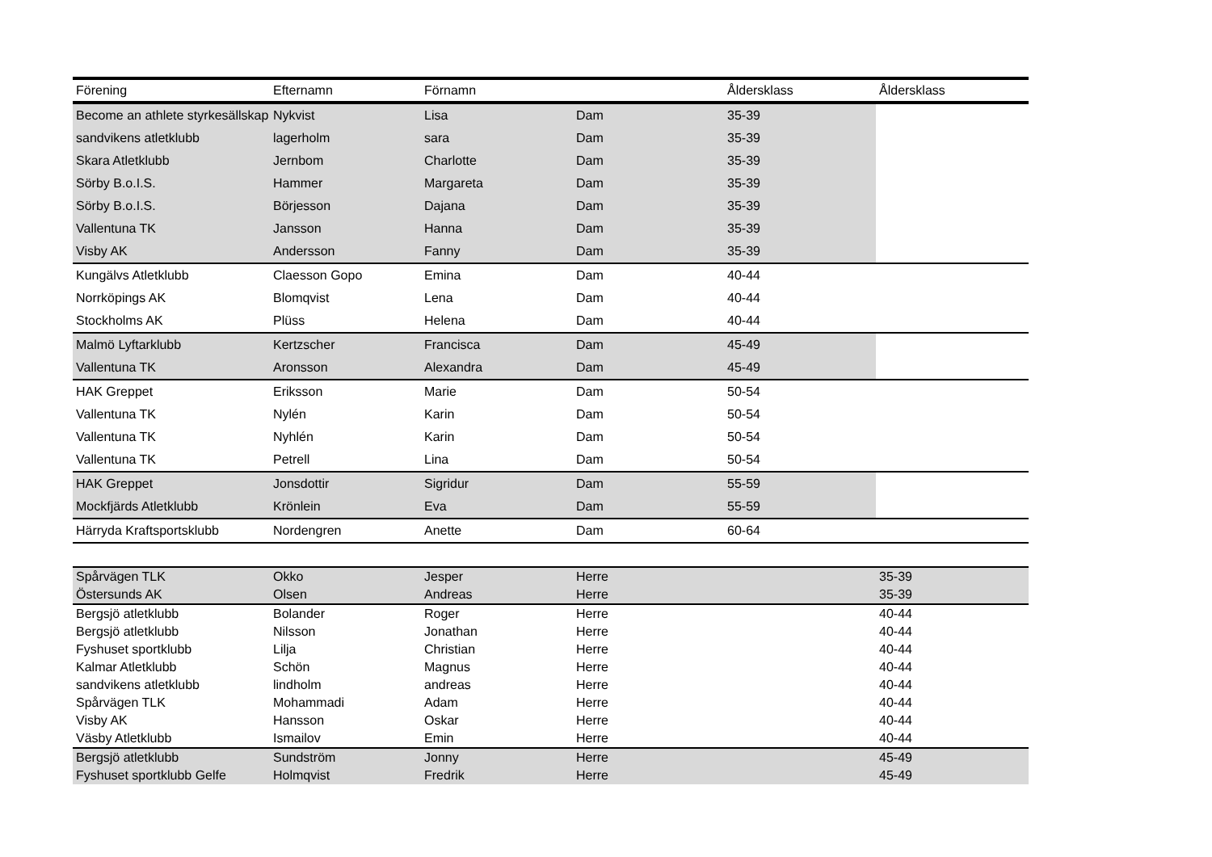| Förening | Efternamn | Förnamn | | Åldersklass | Åldersklass |
| --- | --- | --- | --- | --- | --- |
| Become an athlete styrkesällskap | Nykvist | Lisa | Dam | 35-39 | |
| sandvikens atletklubb | lagerholm | sara | Dam | 35-39 | |
| Skara Atletklubb | Jernbom | Charlotte | Dam | 35-39 | |
| Sörby B.o.I.S. | Hammer | Margareta | Dam | 35-39 | |
| Sörby B.o.I.S. | Börjesson | Dajana | Dam | 35-39 | |
| Vallentuna TK | Jansson | Hanna | Dam | 35-39 | |
| Visby AK | Andersson | Fanny | Dam | 35-39 | |
| Kungälvs Atletklubb | Claesson Gopo | Emina | Dam | 40-44 | |
| Norrköpings AK | Blomqvist | Lena | Dam | 40-44 | |
| Stockholms AK | Plüss | Helena | Dam | 40-44 | |
| Malmö Lyftarklubb | Kertzscher | Francisca | Dam | 45-49 | |
| Vallentuna TK | Aronsson | Alexandra | Dam | 45-49 | |
| HAK Greppet | Eriksson | Marie | Dam | 50-54 | |
| Vallentuna TK | Nylén | Karin | Dam | 50-54 | |
| Vallentuna TK | Nyhlén | Karin | Dam | 50-54 | |
| Vallentuna TK | Petrell | Lina | Dam | 50-54 | |
| HAK Greppet | Jonsdottir | Sigridur | Dam | 55-59 | |
| Mockfjärds Atletklubb | Krönlein | Eva | Dam | 55-59 | |
| Härryda Kraftsportsklubb | Nordengren | Anette | Dam | 60-64 | |
| Spårvägen TLK | Okko | Jesper | Herre | | 35-39 |
| Östersunds AK | Olsen | Andreas | Herre | | 35-39 |
| Bergsjö atletklubb | Bolander | Roger | Herre | | 40-44 |
| Bergsjö atletklubb | Nilsson | Jonathan | Herre | | 40-44 |
| Fyshuset sportklubb | Lilja | Christian | Herre | | 40-44 |
| Kalmar Atletklubb | Schön | Magnus | Herre | | 40-44 |
| sandvikens atletklubb | lindholm | andreas | Herre | | 40-44 |
| Spårvägen TLK | Mohammadi | Adam | Herre | | 40-44 |
| Visby AK | Hansson | Oskar | Herre | | 40-44 |
| Väsby Atletklubb | Ismailov | Emin | Herre | | 40-44 |
| Bergsjö atletklubb | Sundström | Jonny | Herre | | 45-49 |
| Fyshuset sportklubb Gelfe | Holmqvist | Fredrik | Herre | | 45-49 |